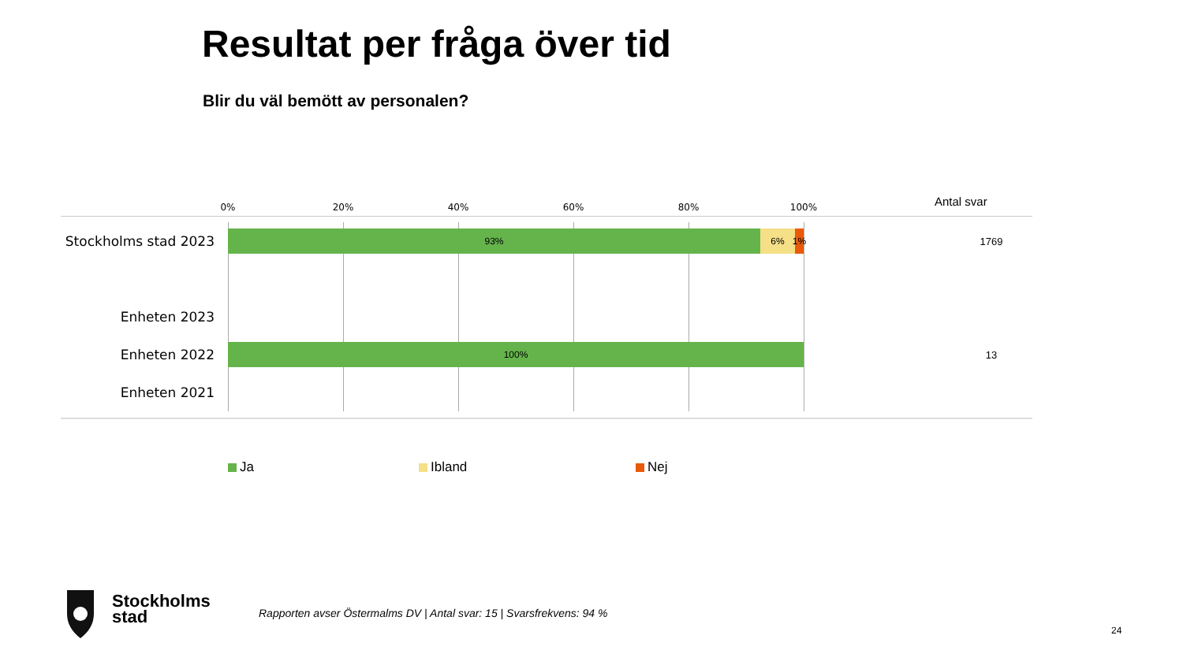Resultat per fråga över tid
Blir du väl bemött av personalen?
0% 20% 40% 60% 80% 100% Antal svar
Stockholms stad 2023
93% 6%
1%
1769
Enheten 2023
Enheten 2022
100%
13
Enheten 2021
Ja Ibland Nej
Stockholms
stad
Rapporten avser Östermalms DV | Antal svar: 15 | Svarsfrekvens: 94 %
24